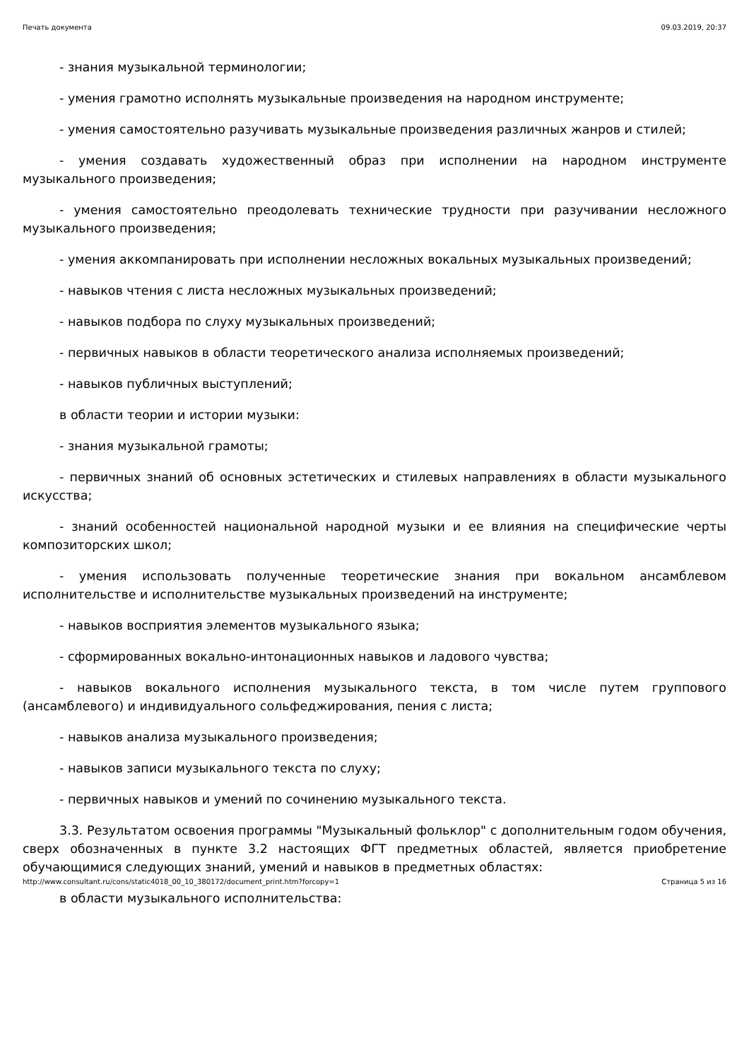Печать документа 09.03.2019, 20:37
- знания музыкальной терминологии;
- умения грамотно исполнять музыкальные произведения на народном инструменте;
- умения самостоятельно разучивать музыкальные произведения различных жанров и стилей;
- умения создавать художественный образ при исполнении на народном инструменте музыкального произведения;
- умения самостоятельно преодолевать технические трудности при разучивании несложного музыкального произведения;
- умения аккомпанировать при исполнении несложных вокальных музыкальных произведений;
- навыков чтения с листа несложных музыкальных произведений;
- навыков подбора по слуху музыкальных произведений;
- первичных навыков в области теоретического анализа исполняемых произведений;
- навыков публичных выступлений;
в области теории и истории музыки:
- знания музыкальной грамоты;
- первичных знаний об основных эстетических и стилевых направлениях в области музыкального искусства;
- знаний особенностей национальной народной музыки и ее влияния на специфические черты композиторских школ;
- умения использовать полученные теоретические знания при вокальном ансамблевом исполнительстве и исполнительстве музыкальных произведений на инструменте;
- навыков восприятия элементов музыкального языка;
- сформированных вокально-интонационных навыков и ладового чувства;
- навыков вокального исполнения музыкального текста, в том числе путем группового (ансамблевого) и индивидуального сольфеджирования, пения с листа;
- навыков анализа музыкального произведения;
- навыков записи музыкального текста по слуху;
- первичных навыков и умений по сочинению музыкального текста.
3.3. Результатом освоения программы "Музыкальный фольклор" с дополнительным годом обучения, сверх обозначенных в пункте 3.2 настоящих ФГТ предметных областей, является приобретение обучающимися следующих знаний, умений и навыков в предметных областях:
в области музыкального исполнительства:
http://www.consultant.ru/cons/static4018_00_10_380172/document_print.htm?forcopy=1 Страница 5 из 16